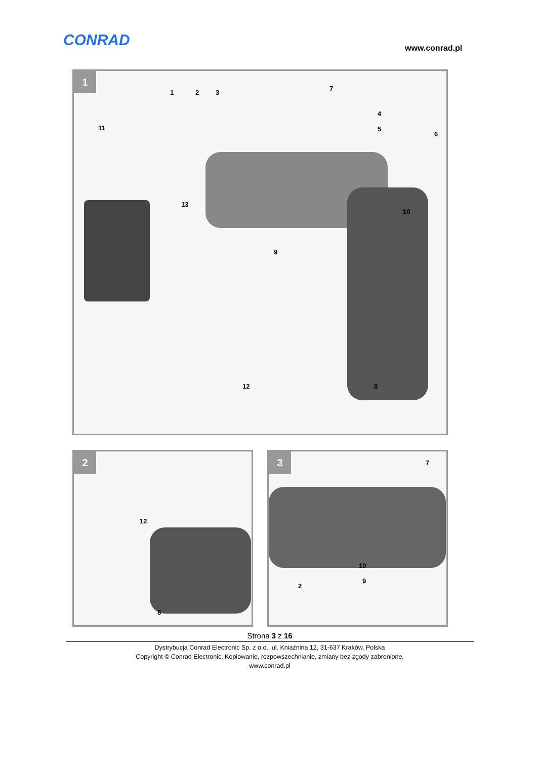CONRAD www.conrad.pl
1
1 2 3
7
11
13
10
9
12 8
4
5
6
2
12
8
3
7
10
9
2
Strona 3 z 16
Dystrybucja Conrad Electronic Sp. z o.o., ul. Kniaźnina 12, 31-637 Kraków, Polska
Copyright © Conrad Electronic, Kopiowanie, rozpowszechnianie, zmiany bez zgody zabronione.
www.conrad.pl